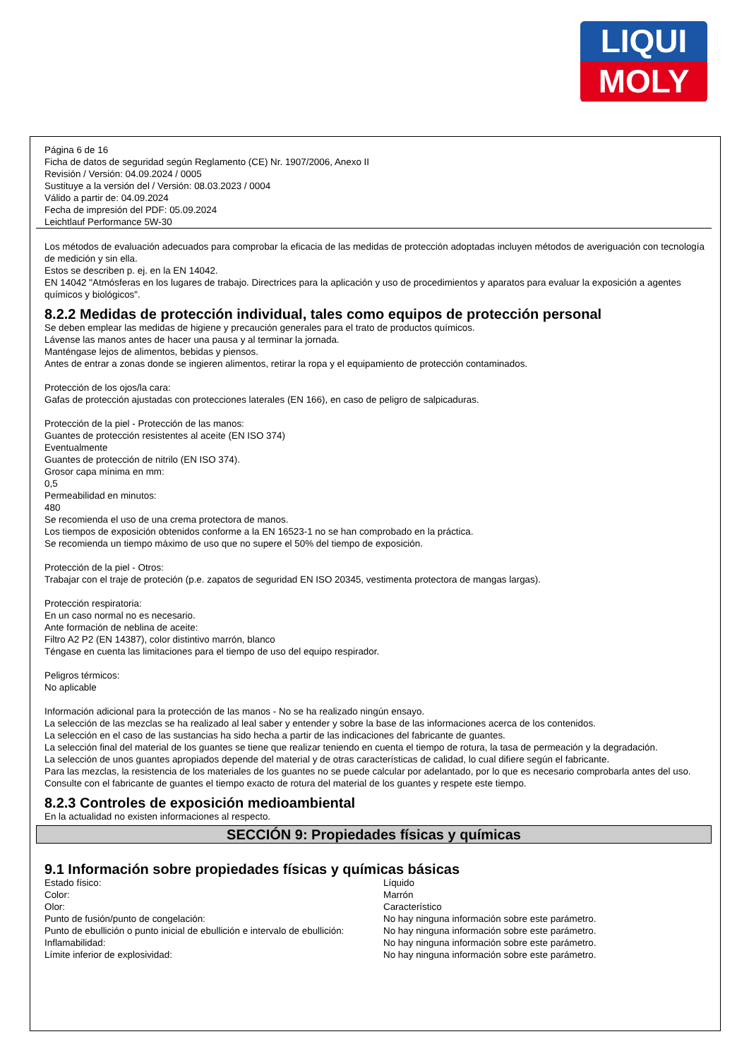LIQUI
MOLY
Página 6 de 16
Ficha de datos de seguridad según Reglamento (CE) Nr. 1907/2006, Anexo II
Revisión / Versión: 04.09.2024 / 0005
Sustituye a la versión del / Versión: 08.03.2023 / 0004
Válido a partir de: 04.09.2024
Fecha de impresión del PDF: 05.09.2024
Leichtlauf Performance 5W-30
Los métodos de evaluación adecuados para comprobar la eficacia de las medidas de protección adoptadas incluyen métodos de averiguación con tecnología de medición y sin ella.
Estos se describen p. ej. en la EN 14042.
EN 14042 "Atmósferas en los lugares de trabajo. Directrices para la aplicación y uso de procedimientos y aparatos para evaluar la exposición a agentes químicos y biológicos".
8.2.2 Medidas de protección individual, tales como equipos de protección personal
Se deben emplear las medidas de higiene y precaución generales para el trato de productos químicos.
Lávense las manos antes de hacer una pausa y al terminar la jornada.
Manténgase lejos de alimentos, bebidas y piensos.
Antes de entrar a zonas donde se ingieren alimentos, retirar la ropa y el equipamiento de protección contaminados.
Protección de los ojos/la cara:
Gafas de protección ajustadas con protecciones laterales (EN 166), en caso de peligro de salpicaduras.
Protección de la piel - Protección de las manos:
Guantes de protección resistentes al aceite (EN ISO 374)
Eventualmente
Guantes de protección de nitrilo (EN ISO 374).
Grosor capa mínima en mm:
0,5
Permeabilidad en minutos:
480
Se recomienda el uso de una crema protectora de manos.
Los tiempos de exposición obtenidos conforme a la EN 16523-1 no se han comprobado en la práctica.
Se recomienda un tiempo máximo de uso que no supere el 50% del tiempo de exposición.
Protección de la piel - Otros:
Trabajar con el traje de proteción (p.e. zapatos de seguridad EN ISO 20345, vestimenta protectora de mangas largas).
Protección respiratoria:
En un caso normal no es necesario.
Ante formación de neblina de aceite:
Filtro A2 P2 (EN 14387), color distintivo marrón, blanco
Téngase en cuenta las limitaciones para el tiempo de uso del equipo respirador.
Peligros térmicos:
No aplicable
Información adicional para la protección de las manos - No se ha realizado ningún ensayo.
La selección de las mezclas se ha realizado al leal saber y entender y sobre la base de las informaciones acerca de los contenidos.
La selección en el caso de las sustancias ha sido hecha a partir de las indicaciones del fabricante de guantes.
La selección final del material de los guantes se tiene que realizar teniendo en cuenta el tiempo de rotura, la tasa de permeación y la degradación.
La selección de unos guantes apropiados depende del material y de otras características de calidad, lo cual difiere según el fabricante.
Para las mezclas, la resistencia de los materiales de los guantes no se puede calcular por adelantado, por lo que es necesario comprobarla antes del uso.
Consulte con el fabricante de guantes el tiempo exacto de rotura del material de los guantes y respete este tiempo.
8.2.3 Controles de exposición medioambiental
En la actualidad no existen informaciones al respecto.
SECCIÓN 9: Propiedades físicas y químicas
9.1 Información sobre propiedades físicas y químicas básicas
| Estado físico: | Líquido |
| Color: | Marrón |
| Olor: | Característico |
| Punto de fusión/punto de congelación: | No hay ninguna información sobre este parámetro. |
| Punto de ebullición o punto inicial de ebullición e intervalo de ebullición: | No hay ninguna información sobre este parámetro. |
| Inflamabilidad: | No hay ninguna información sobre este parámetro. |
| Límite inferior de explosividad: | No hay ninguna información sobre este parámetro. |